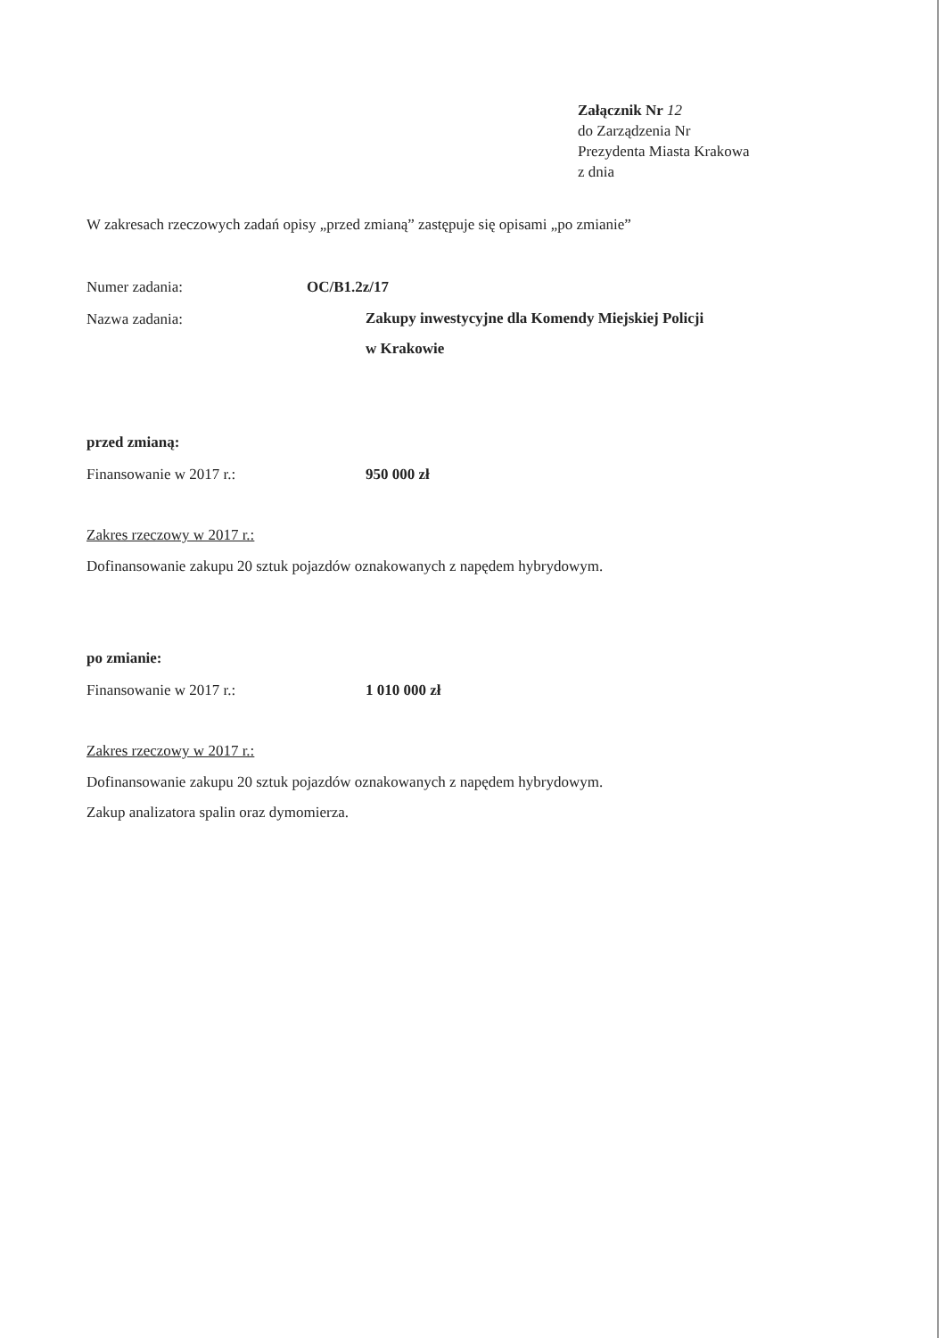Załącznik Nr 12
do Zarządzenia Nr
Prezydenta Miasta Krakowa
z dnia
W zakresach rzeczowych zadań opisy „przed zmianą” zastępuje się opisami „po zmianie”
Numer zadania: OC/B1.2z/17
Nazwa zadania:
Zakupy inwestycyjne dla Komendy Miejskiej Policji
w Krakowie
przed zmianą:
Finansowanie w 2017 r.: 950 000 zł
Zakres rzeczowy w 2017 r.:
Dofinansowanie zakupu 20 sztuk pojazdów oznakowanych z napędem hybrydowym.
po zmianie:
Finansowanie w 2017 r.: 1 010 000 zł
Zakres rzeczowy w 2017 r.:
Dofinansowanie zakupu 20 sztuk pojazdów oznakowanych z napędem hybrydowym.
Zakup analizatora spalin oraz dymomierza.